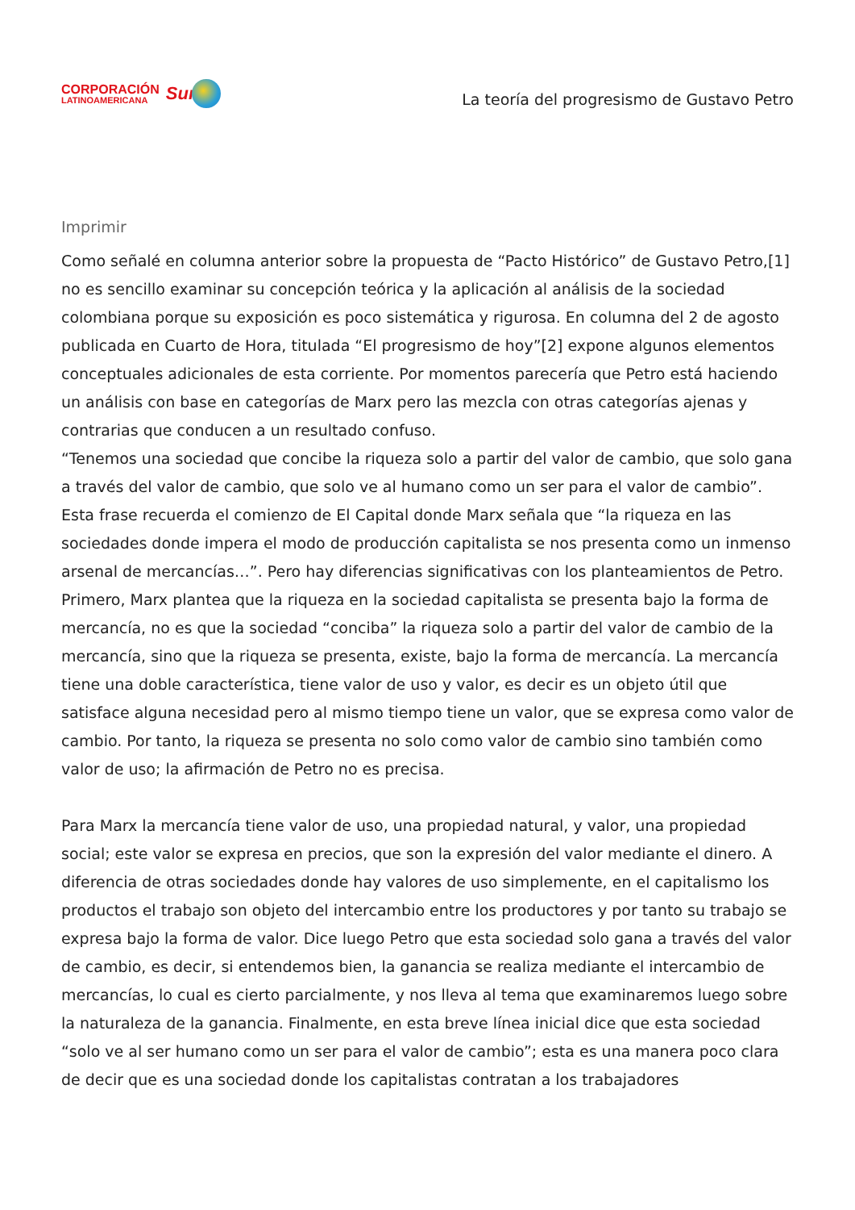CORPORACIÓN
LATINOAMERICANA
Sur
La teoría del progresismo de Gustavo Petro
Imprimir
Como señalé en columna anterior sobre la propuesta de “Pacto Histórico” de Gustavo Petro,[1] no es sencillo examinar su concepción teórica y la aplicación al análisis de la sociedad colombiana porque su exposición es poco sistemática y rigurosa. En columna del 2 de agosto publicada en Cuarto de Hora, titulada “El progresismo de hoy”[2] expone algunos elementos conceptuales adicionales de esta corriente. Por momentos parecería que Petro está haciendo un análisis con base en categorías de Marx pero las mezcla con otras categorías ajenas y contrarias que conducen a un resultado confuso.
“Tenemos una sociedad que concibe la riqueza solo a partir del valor de cambio, que solo gana a través del valor de cambio, que solo ve al humano como un ser para el valor de cambio”. Esta frase recuerda el comienzo de El Capital donde Marx señala que “la riqueza en las sociedades donde impera el modo de producción capitalista se nos presenta como un inmenso arsenal de mercancías…”. Pero hay diferencias significativas con los planteamientos de Petro. Primero, Marx plantea que la riqueza en la sociedad capitalista se presenta bajo la forma de mercancía, no es que la sociedad “conciba” la riqueza solo a partir del valor de cambio de la mercancía, sino que la riqueza se presenta, existe, bajo la forma de mercancía. La mercancía tiene una doble característica, tiene valor de uso y valor, es decir es un objeto útil que satisface alguna necesidad pero al mismo tiempo tiene un valor, que se expresa como valor de cambio. Por tanto, la riqueza se presenta no solo como valor de cambio sino también como valor de uso; la afirmación de Petro no es precisa.
Para Marx la mercancía tiene valor de uso, una propiedad natural, y valor, una propiedad social; este valor se expresa en precios, que son la expresión del valor mediante el dinero. A diferencia de otras sociedades donde hay valores de uso simplemente, en el capitalismo los productos el trabajo son objeto del intercambio entre los productores y por tanto su trabajo se expresa bajo la forma de valor. Dice luego Petro que esta sociedad solo gana a través del valor de cambio, es decir, si entendemos bien, la ganancia se realiza mediante el intercambio de mercancías, lo cual es cierto parcialmente, y nos lleva al tema que examinaremos luego sobre la naturaleza de la ganancia. Finalmente, en esta breve línea inicial dice que esta sociedad “solo ve al ser humano como un ser para el valor de cambio”; esta es una manera poco clara de decir que es una sociedad donde los capitalistas contratan a los trabajadores